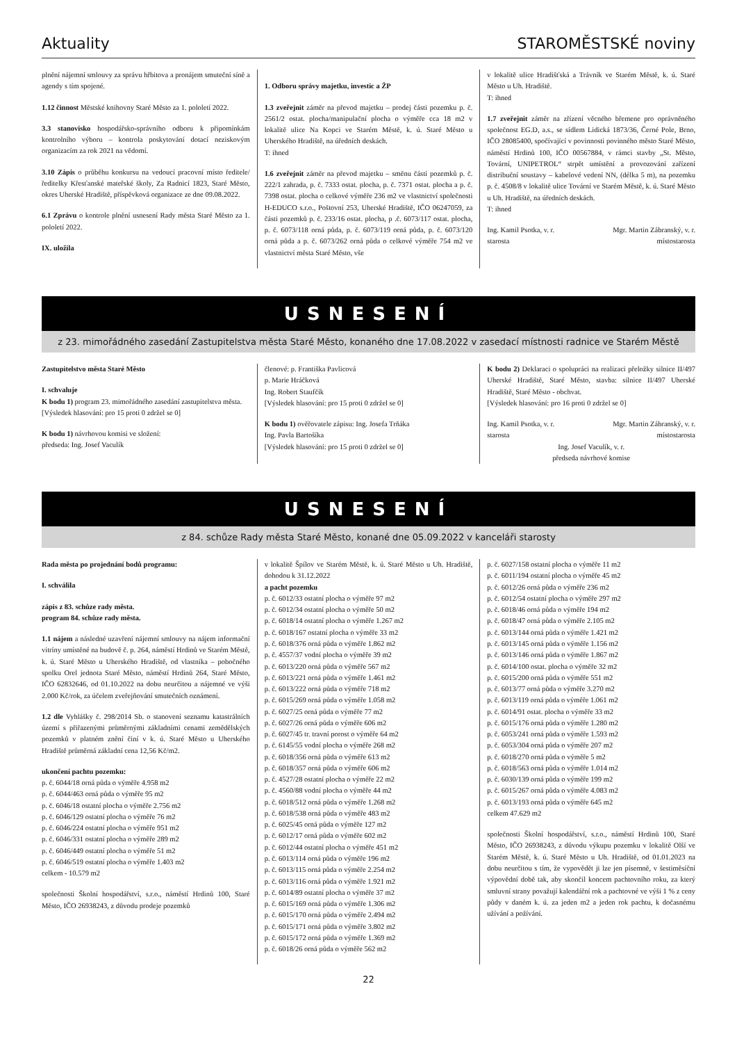Aktuality STAROMĚSTSKÉ noviny
plnění nájemní smlouvy za správu hřbitova a pronájem smuteční síně a agendy s tím spojené.
1.12 činnost Městské knihovny Staré Město za 1. pololetí 2022.
3.3 stanovisko hospodářsko-správního odboru k připomínkám kontrolního výboru – kontrola poskytování dotací neziskovým organizacím za rok 2021 na vědomí.
3.10 Zápis o průběhu konkursu na vedoucí pracovní místo ředitele/ředitelky Křesťanské mateřské školy, Za Radnicí 1823, Staré Město, okres Uherské Hradiště, příspěvková organizace ze dne 09.08.2022.
6.1 Zprávu o kontrole plnění usnesení Rady města Staré Město za 1. pololetí 2022.
IX. uložila
1. Odboru správy majetku, investic a ŽP
1.3 zveřejnit záměr na převod majetku – prodej části pozemku p. č. 2561/2 ostat. plocha/manipulační plocha o výměře cca 18 m2 v lokalitě ulice Na Kopci ve Starém Městě, k. ú. Staré Město u Uherského Hradiště, na úředních deskách.
T: ihned
1.6 zveřejnit záměr na převod majetku – směnu částí pozemků p. č. 222/1 zahrada, p. č. 7333 ostat. plocha, p. č. 7371 ostat. plocha a p. č. 7398 ostat. plocha o celkové výměře 236 m2 ve vlastnictví společnosti H-EDUCO s.r.o., Poštovní 253, Uherské Hradiště, IČO 06247059, za části pozemků p. č. 233/16 ostat. plocha, p .č. 6073/117 ostat. plocha, p. č. 6073/118 orná půda, p. č. 6073/119 orná půda, p. č. 6073/120 orná půda a p. č. 6073/262 orná půda o celkové výměře 754 m2 ve vlastnictví města Staré Město, vše
v lokalitě ulice Hradišťská a Trávník ve Starém Městě, k. ú. Staré Město u Uh. Hradiště.
T: ihned
1.7 zveřejnit záměr na zřízení věcného břemene pro oprávněného společnost EG.D, a.s., se sídlem Lidická 1873/36, Černé Pole, Brno, IČO 28085400, spočívající v povinnosti povinného město Staré Město, náměstí Hrdinů 100, IČO 00567884, v rámci stavby „St. Město, Tovární, UNIPETROL“ strpět umístění a provozování zařízení distribuční soustavy – kabelové vedení NN, (délka 5 m), na pozemku p. č. 4508/8 v lokalitě ulice Tovární ve Starém Městě, k. ú. Staré Město u Uh. Hradiště, na úředních deskách.
T: ihned
Ing. Kamil Psotka, v. r.
starosta Mgr. Martin Zábranský, v. r.
místostarosta
USNESENÍ
z 23. mimořádného zasedání Zastupitelstva města Staré Město, konaného dne 17.08.2022 v zasedací místnosti radnice ve Starém Městě
Zastupitelstvo města Staré Město
I. schvaluje
K bodu 1) program 23. mimořádného zasedání zastupitelstva města.
[Výsledek hlasování: pro 15 proti 0 zdržel se 0]
K bodu 1) návrhovou komisi ve složení:
předseda: Ing. Josef Vaculík
členové: p. Františka Pavlicová
p. Marie Hráčková
Ing. Robert Staufčík
[Výsledek hlasování: pro 15 proti 0 zdržel se 0]
K bodu 1) ověřovatele zápisu: Ing. Josefa Trňáka
Ing. Pavla Bartošíka
[Výsledek hlasování: pro 15 proti 0 zdržel se 0]
K bodu 2) Deklaraci o spolupráci na realizaci přeložky silnice II/497 Uherské Hradiště, Staré Město, stavba: silnice II/497 Uherské Hradiště, Staré Město - obchvat.
[Výsledek hlasování: pro 16 proti 0 zdržel se 0]
Ing. Kamil Psotka, v. r.
starosta Mgr. Martin Zábranský, v. r.
místostarosta
Ing. Josef Vaculík, v. r.
předseda návrhové komise
USNESENÍ
z 84. schůze Rady města Staré Město, konané dne 05.09.2022 v kanceláři starosty
Rada města po projednání bodů programu:
I. schválila
zápis z 83. schůze rady města.
program 84. schůze rady města.
1.1 nájem a následné uzavření nájemní smlouvy na nájem informační vitríny umístěné na budově č. p. 264, náměstí Hrdinů ve Starém Městě, k. ú. Staré Město u Uherského Hradiště, od vlastníka – pobočného spolku Orel jednota Staré Město, náměstí Hrdinů 264, Staré Město, IČO 62832646, od 01.10.2022 na dobu neurčitou a nájemné ve výši 2.000 Kč/rok, za účelem zveřejňování smutečních oznámení.
1.2 dle Vyhlášky č. 298/2014 Sb. o stanovení seznamu katastrálních území s přiřazenými průměrnými základními cenami zemědělských pozemků v platném znění činí v k. ú. Staré Město u Uherského Hradiště průměrná základní cena 12,56 Kč/m2.
ukončení pachtu pozemku:
p. č. 6044/18 orná půda o výměře 4.958 m2
p. č. 6044/463 orná půda o výměře 95 m2
p. č. 6046/18 ostatní plocha o výměře 2.756 m2
p. č. 6046/129 ostatní plocha o výměře 76 m2
p. č. 6046/224 ostatní plocha o výměře 951 m2
p. č. 6046/331 ostatní plocha o výměře 289 m2
p. č. 6046/449 ostatní plocha o výměře 51 m2
p. č. 6046/519 ostatní plocha o výměře 1.403 m2
celkem - 10.579 m2
společnosti Školní hospodářství, s.r.o., náměstí Hrdinů 100, Staré Město, IČO 26938243, z důvodu prodeje pozemků
v lokalitě Špílov ve Starém Městě, k. ú. Staré Město u Uh. Hradiště, dohodou k 31.12.2022
a pacht pozemku
p. č. 6012/33 ostatní plocha o výměře 97 m2
p. č. 6012/34 ostatní plocha o výměře 50 m2
p. č. 6018/14 ostatní plocha o výměře 1.267 m2
p. č. 6018/167 ostatní plocha o výměře 33 m2
p. č. 6018/376 orná půda o výměře 1.862 m2
p. č. 4557/37 vodní plocha o výměře 39 m2
p. č. 6013/220 orná půda o výměře 567 m2
p. č. 6013/221 orná půda o výměře 1.461 m2
p. č. 6013/222 orná půda o výměře 718 m2
p. č. 6015/269 orná půda o výměře 1.058 m2
p. č. 6027/25 orná půda o výměře 77 m2
p. č. 6027/26 orná půda o výměře 606 m2
p. č. 6027/45 tr. travní porost o výměře 64 m2
p. č. 6145/55 vodní plocha o výměře 268 m2
p. č. 6018/356 orná půda o výměře 613 m2
p. č. 6018/357 orná půda o výměře 606 m2
p. č. 4527/28 ostatní plocha o výměře 22 m2
p. č. 4560/88 vodní plocha o výměře 44 m2
p. č. 6018/512 orná půda o výměře 1.268 m2
p. č. 6018/538 orná půda o výměře 483 m2
p. č. 6025/45 orná půda o výměře 127 m2
p. č. 6012/17 orná půda o výměře 602 m2
p. č. 6012/44 ostatní plocha o výměře 451 m2
p. č. 6013/114 orná půda o výměře 196 m2
p. č. 6013/115 orná půda o výměře 2.254 m2
p. č. 6013/116 orná půda o výměře 1.921 m2
p. č. 6014/89 ostatní plocha o výměře 37 m2
p. č. 6015/169 orná půda o výměře 1.306 m2
p. č. 6015/170 orná půda o výměře 2.494 m2
p. č. 6015/171 orná půda o výměře 3.802 m2
p. č. 6015/172 orná půda o výměře 1.369 m2
p. č. 6018/26 orná půda o výměře 562 m2
p. č. 6027/158 ostatní plocha o výměře 11 m2
p. č. 6011/194 ostatní plocha o výměře 45 m2
p. č. 6012/26 orná půda o výměře 236 m2
p. č. 6012/54 ostatní plocha o výměře 297 m2
p. č. 6018/46 orná půda o výměře 194 m2
p. č. 6018/47 orná půda o výměře 2.105 m2
p. č. 6013/144 orná půda o výměře 1.421 m2
p. č. 6013/145 orná půda o výměře 1.156 m2
p. č. 6013/146 orná půda o výměře 1.867 m2
p. č. 6014/100 ostat. plocha o výměře 32 m2
p. č. 6015/200 orná půda o výměře 551 m2
p. č. 6013/77 orná půda o výměře 3.270 m2
p. č. 6013/119 orná půda o výměře 1.061 m2
p. č. 6014/91 ostat. plocha o výměře 33 m2
p. č. 6015/176 orná půda o výměře 1.280 m2
p. č. 6053/241 orná půda o výměře 1.593 m2
p. č. 6053/304 orná půda o výměře 207 m2
p. č. 6018/270 orná půda o výměře 5 m2
p. č. 6018/563 orná půda o výměře 1.014 m2
p. č. 6030/139 orná půda o výměře 199 m2
p. č. 6015/267 orná půda o výměře 4.083 m2
p. č. 6013/193 orná půda o výměře 645 m2
celkem 47.629 m2
společnosti Školní hospodářství, s.r.o., náměstí Hrdinů 100, Staré Město, IČO 26938243, z důvodu výkupu pozemku v lokalitě Olší ve Starém Městě, k. ú. Staré Město u Uh. Hradiště, od 01.01.2023 na dobu neurčitou s tím, že vypovědět ji lze jen písemně, v šestiměsíční výpovědní době tak, aby skončil koncem pachtovního roku, za který smluvní strany považují kalendářní rok a pachtovné ve výši 1 % z ceny půdy v daném k. ú. za jeden m2 a jeden rok pachtu, k dočasnému užívání a požívání.
22